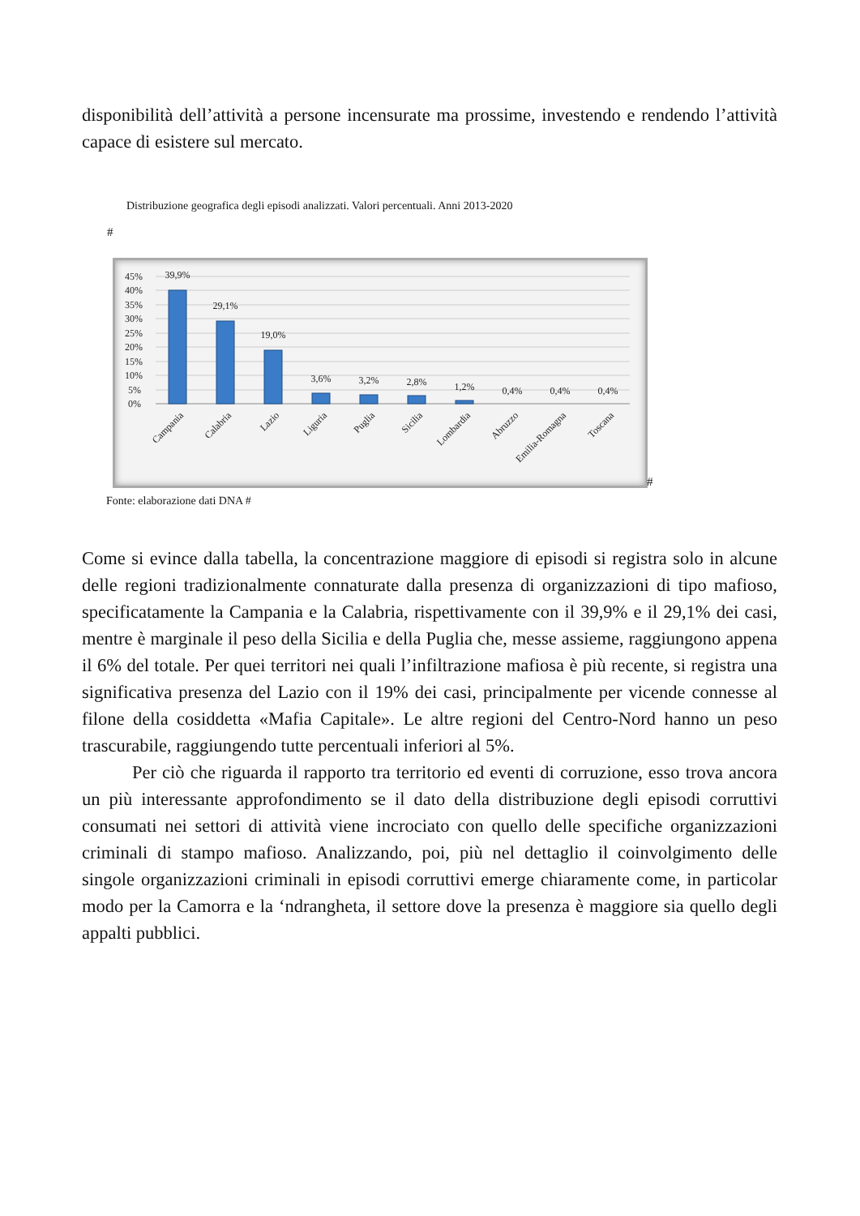disponibilità dell’attività a persone incensurate ma prossime, investendo e rendendo l’attività capace di esistere sul mercato.
Distribuzione geografica degli episodi analizzati. Valori percentuali. Anni 2013-2020
#
45%
40%
35%
30%
25%
20%
15%
10%
5%
0%
39,9%
29,1%
19,0%
3,6%
3,2%
2,8%
1,2%
0,4%
0,4%
0,4%
Campania
Calabria
Lazio
Liguria
Puglia
Sicilia
Lombardia
Abruzzo
Emilia-Romagna
Toscana
#
Fonte: elaborazione dati DNA #
Come si evince dalla tabella, la concentrazione maggiore di episodi si registra solo in alcune delle regioni tradizionalmente connaturate dalla presenza di organizzazioni di tipo mafioso, specificatamente la Campania e la Calabria, rispettivamente con il 39,9% e il 29,1% dei casi, mentre è marginale il peso della Sicilia e della Puglia che, messe assieme, raggiungono appena il 6% del totale. Per quei territori nei quali l’infiltrazione mafiosa è più recente, si registra una significativa presenza del Lazio con il 19% dei casi, principalmente per vicende connesse al filone della cosiddetta «Mafia Capitale». Le altre regioni del Centro-Nord hanno un peso trascurabile, raggiungendo tutte percentuali inferiori al 5%.
Per ciò che riguarda il rapporto tra territorio ed eventi di corruzione, esso trova ancora un più interessante approfondimento se il dato della distribuzione degli episodi corruttivi consumati nei settori di attività viene incrociato con quello delle specifiche organizzazioni criminali di stampo mafioso. Analizzando, poi, più nel dettaglio il coinvolgimento delle singole organizzazioni criminali in episodi corruttivi emerge chiaramente come, in particolar modo per la Camorra e la ‘ndrangheta, il settore dove la presenza è maggiore sia quello degli appalti pubblici.